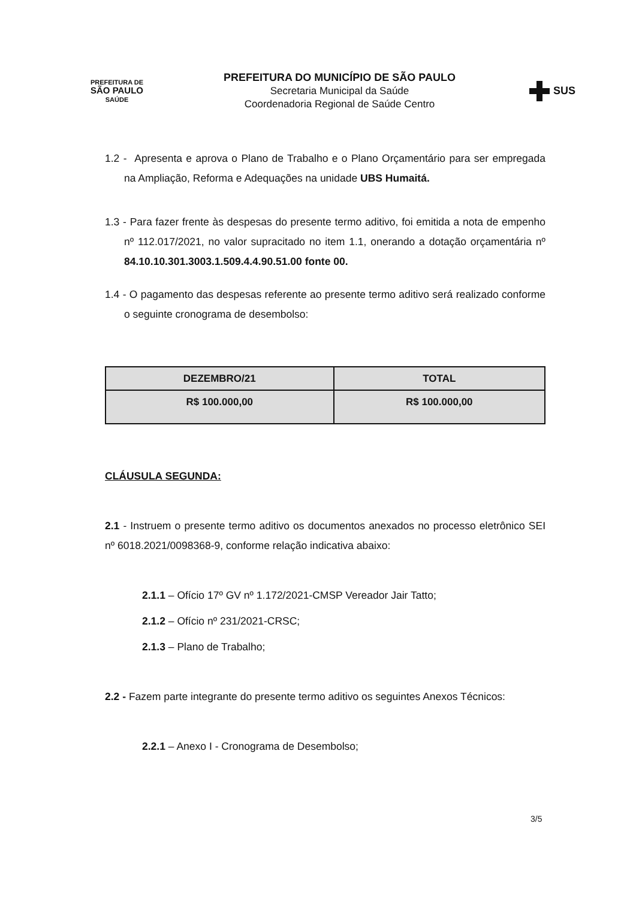PREFEITURA DE
SÃO PAULO
SAÚDE
PREFEITURA DO MUNICÍPIO DE SÃO PAULO
Secretaria Municipal da Saúde
Coordenadoria Regional de Saúde Centro
SUS
1.2 - Apresenta e aprova o Plano de Trabalho e o Plano Orçamentário para ser empregada na Ampliação, Reforma e Adequações na unidade UBS Humaitá.
1.3 - Para fazer frente às despesas do presente termo aditivo, foi emitida a nota de empenho nº 112.017/2021, no valor supracitado no item 1.1, onerando a dotação orçamentária nº 84.10.10.301.3003.1.509.4.4.90.51.00 fonte 00.
1.4 - O pagamento das despesas referente ao presente termo aditivo será realizado conforme o seguinte cronograma de desembolso:
| DEZEMBRO/21 | TOTAL |
| --- | --- |
| R$ 100.000,00 | R$ 100.000,00 |
CLÁUSULA SEGUNDA:
2.1 - Instruem o presente termo aditivo os documentos anexados no processo eletrônico SEI nº 6018.2021/0098368-9, conforme relação indicativa abaixo:
2.1.1 – Ofício 17º GV nº 1.172/2021-CMSP Vereador Jair Tatto;
2.1.2 – Ofício nº 231/2021-CRSC;
2.1.3 – Plano de Trabalho;
2.2 - Fazem parte integrante do presente termo aditivo os seguintes Anexos Técnicos:
2.2.1 – Anexo I - Cronograma de Desembolso;
3/5